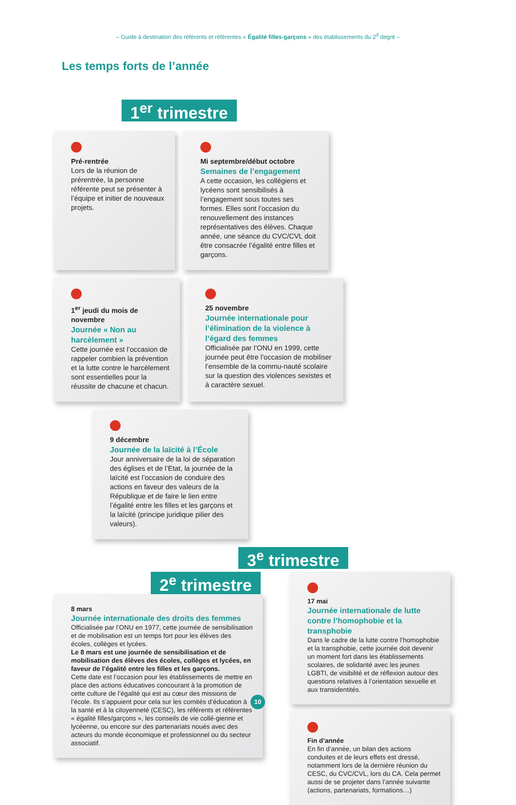– Guide à destination des référents et référentes « Égalité filles-garçons » des établissements du 2<sup>d</sup> degré –
Les temps forts de l’année
1<sup>er</sup> trimestre
Pré-rentrée
Lors de la réunion de prérentrée, la personne référente peut se présenter à l’équipe et initier de nouveaux projets.
Mi septembre/début octobre
Semaines de l’engagement
A cette occasion, les collégiens et lycéens sont sensibilisés à l’engagement sous toutes ses formes. Elles sont l’occasion du renouvellement des instances représentatives des élèves. Chaque année, une séance du CVC/CVL doit être consacrée l’égalité entre filles et garçons.
1<sup>er</sup> jeudi du mois de novembre
Journée « Non au harcèlement »
Cette journée est l’occasion de rappeler combien la prévention et la lutte contre le harcèlement sont essentielles pour la réussite de chacune et chacun.
25 novembre
Journée internationale pour l’élimination de la violence à l’égard des femmes
Officialisée par l’ONU en 1999, cette journée peut être l’occasion de mobiliser l’ensemble de la commu-nauté scolaire sur la question des violences sexistes et à caractère sexuel.
9 décembre
Journée de la laïcité à l’École
Jour anniversaire de la loi de séparation des églises et de l’Etat, la journée de la laïcité est l’occasion de conduire des actions en faveur des valeurs de la République et de faire le lien entre l’égalité entre les filles et les garçons et la laïcité (principe juridique pilier des valeurs).
3<sup>e</sup> trimestre
2<sup>e</sup> trimestre
8 mars
Journée internationale des droits des femmes
Officialisée par l’ONU en 1977, cette journée de sensibilisation et de mobilisation est un temps fort pour les élèves des écoles, collèges et lycées.
Le 8 mars est une journée de sensibilisation et de mobilisation des élèves des écoles, collèges et lycées, en faveur de l’égalité entre les filles et les garçons.
Cette date est l’occasion pour les établissements de mettre en place des actions éducatives concourant à la promotion de cette culture de l’égalité qui est au cœur des missions de l’école. Ils s’appuient pour cela sur les comités d’éducation à la santé et à la citoyenneté (CESC), les référents et référentes « égalité filles/garçons », les conseils de vie collé-gienne et lycéenne, ou encore sur des partenariats noués avec des acteurs du monde économique et professionnel ou du secteur associatif.
17 mai
Journée internationale de lutte contre l’homophobie et la transphobie
Dans le cadre de la lutte contre l’homophobie et la transphobie, cette journée doit devenir un moment fort dans les établissements scolaires, de solidarité avec les jeunes LGBTI, de visibilité et de réflexion autour des questions relatives à l’orientation sexuelle et aux transidentités.
Fin d’année
En fin d’année, un bilan des actions conduites et de leurs effets est dressé, notamment lors de la dernière réunion du CESC, du CVC/CVL, lors du CA. Cela permet aussi de se projeter dans l’année suivante (actions, partenariats, formations…)
10